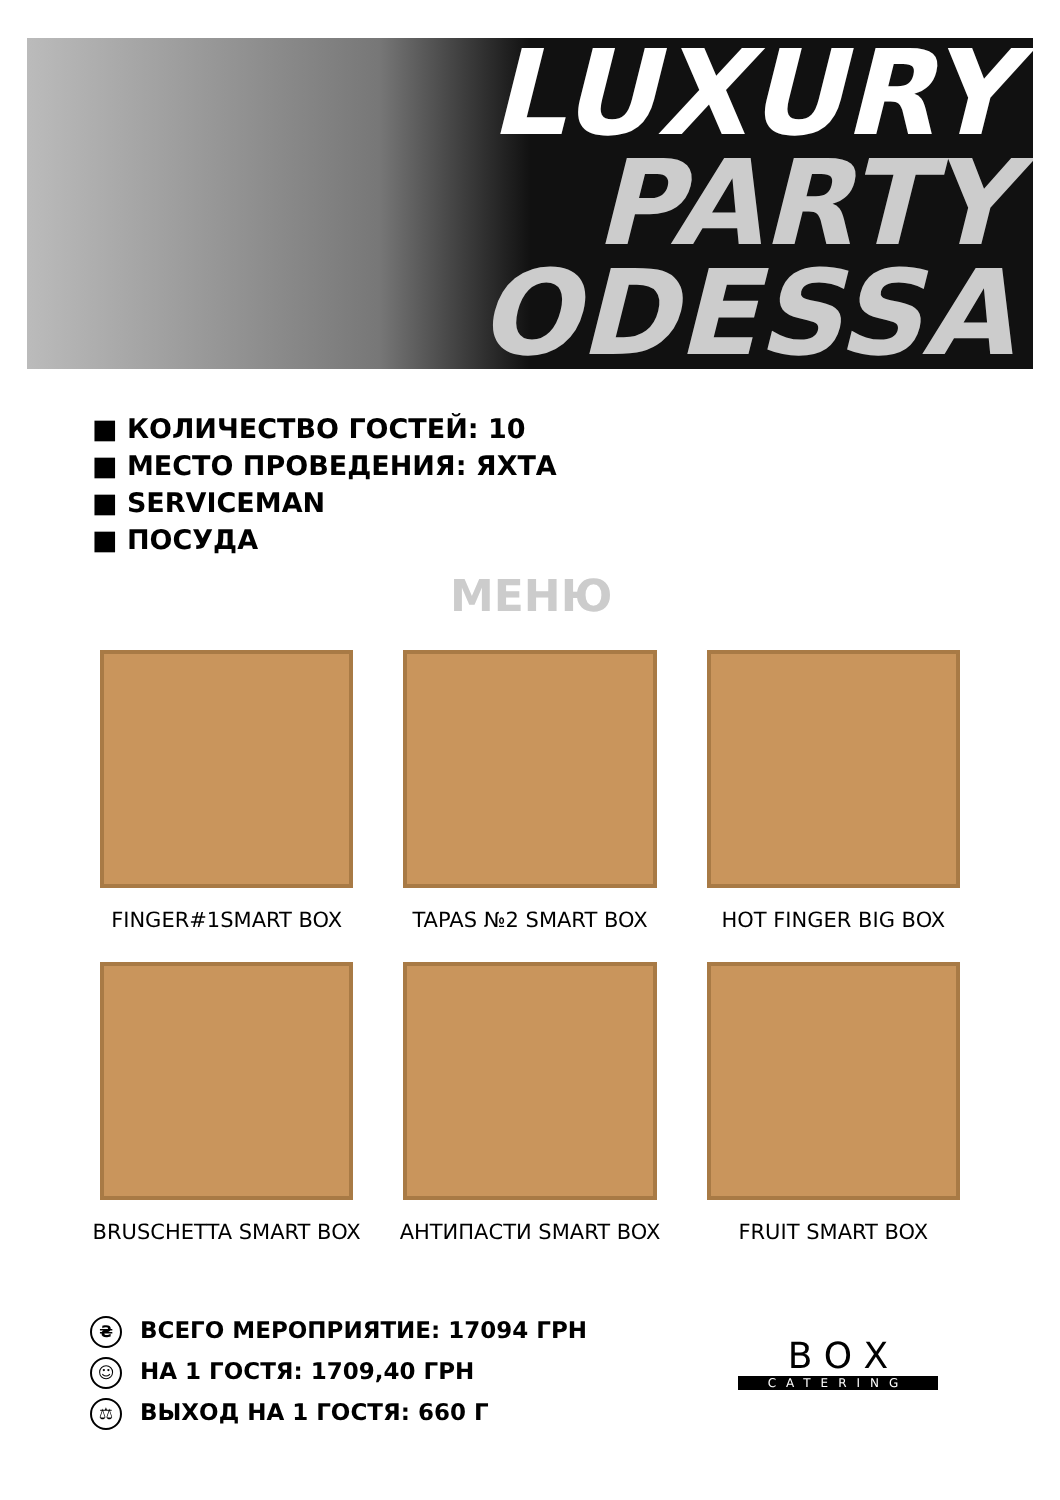LUXURY
PARTY
ODESSA
■ КОЛИЧЕСТВО ГОСТЕЙ: 10
■ МЕСТО ПРОВЕДЕНИЯ: ЯХТА
■ SERVICEMAN
■ ПОСУДА
МЕНЮ
FINGER#1SMART BOX
TAPAS №2 SMART BOX
HOT FINGER BIG BOX
BRUSCHETTA SMART BOX
АНТИПАСТИ SMART BOX
FRUIT SMART BOX
₴ ВСЕГО МЕРОПРИЯТИЕ: 17094 ГРН
☺ НА 1 ГОСТЯ: 1709,40 ГРН
⚖ ВЫХОД НА 1 ГОСТЯ: 660 Г
B O X
CATERING